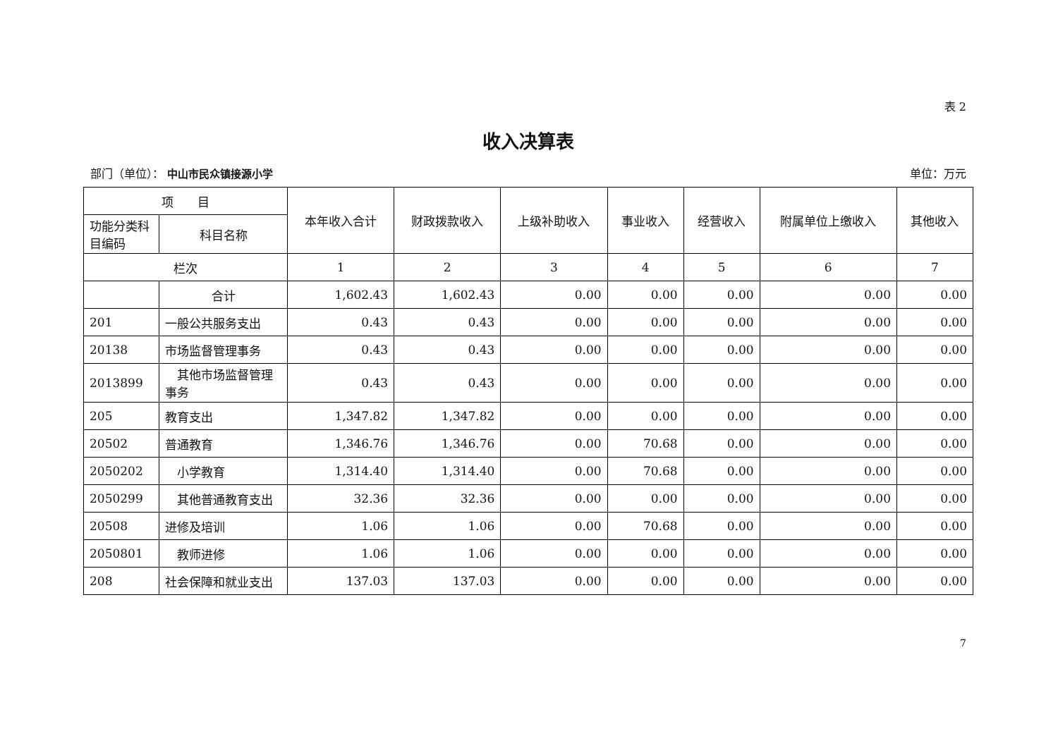表 2
收入决算表
部门（单位）： 中山市民众镇接源小学 单位：万元
| 项 目 | | 本年收入合计 | 财政拨款收入 | 上级补助收入 | 事业收入 | 经营收入 | 附属单位上缴收入 | 其他收入 |
| --- | --- | --- | --- | --- | --- | --- | --- | --- |
| 功能分类科目编码 | 科目名称 | | | | | | | |
| 栏次 | | 1 | 2 | 3 | 4 | 5 | 6 | 7 |
| | 合计 | 1,602.43 | 1,602.43 | 0.00 | 0.00 | 0.00 | 0.00 | 0.00 |
| 201 | 一般公共服务支出 | 0.43 | 0.43 | 0.00 | 0.00 | 0.00 | 0.00 | 0.00 |
| 20138 | 市场监督管理事务 | 0.43 | 0.43 | 0.00 | 0.00 | 0.00 | 0.00 | 0.00 |
| 2013899 | 其他市场监督管理事务 | 0.43 | 0.43 | 0.00 | 0.00 | 0.00 | 0.00 | 0.00 |
| 205 | 教育支出 | 1,347.82 | 1,347.82 | 0.00 | 0.00 | 0.00 | 0.00 | 0.00 |
| 20502 | 普通教育 | 1,346.76 | 1,346.76 | 0.00 | 70.68 | 0.00 | 0.00 | 0.00 |
| 2050202 | 小学教育 | 1,314.40 | 1,314.40 | 0.00 | 70.68 | 0.00 | 0.00 | 0.00 |
| 2050299 | 其他普通教育支出 | 32.36 | 32.36 | 0.00 | 0.00 | 0.00 | 0.00 | 0.00 |
| 20508 | 进修及培训 | 1.06 | 1.06 | 0.00 | 70.68 | 0.00 | 0.00 | 0.00 |
| 2050801 | 教师进修 | 1.06 | 1.06 | 0.00 | 0.00 | 0.00 | 0.00 | 0.00 |
| 208 | 社会保障和就业支出 | 137.03 | 137.03 | 0.00 | 0.00 | 0.00 | 0.00 | 0.00 |
7